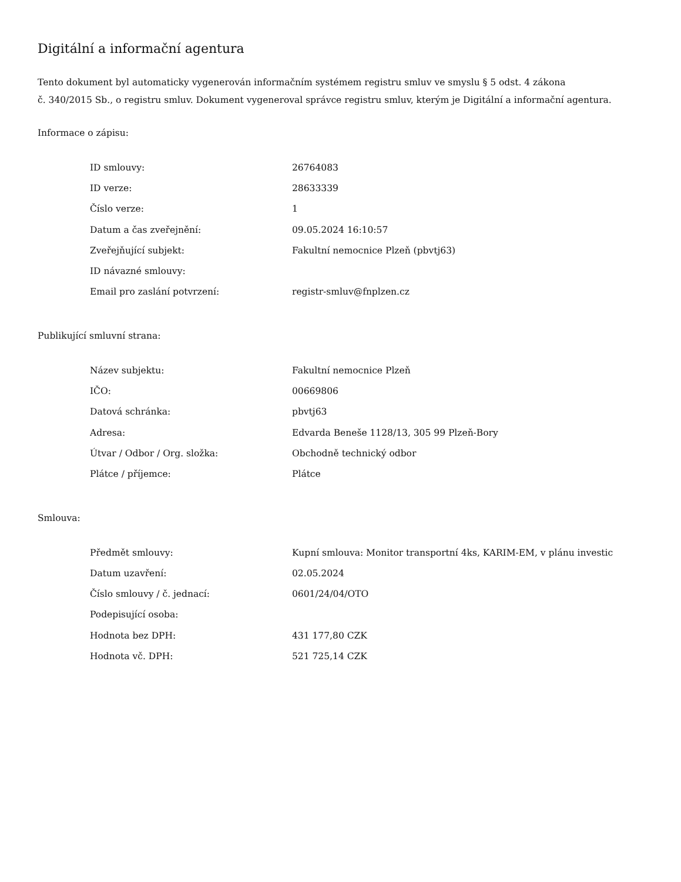Digitální a informační agentura
Tento dokument byl automaticky vygenerován informačním systémem registru smluv ve smyslu § 5 odst. 4 zákona
č. 340/2015 Sb., o registru smluv. Dokument vygeneroval správce registru smluv, kterým je Digitální a informační agentura.
Informace o zápisu:
| ID smlouvy: | 26764083 |
| ID verze: | 28633339 |
| Číslo verze: | 1 |
| Datum a čas zveřejnění: | 09.05.2024 16:10:57 |
| Zveřejňující subjekt: | Fakultní nemocnice Plzeň (pbvtj63) |
| ID návazné smlouvy: | |
| Email pro zaslání potvrzení: | registr-smluv@fnplzen.cz |
Publikující smluvní strana:
| Název subjektu: | Fakultní nemocnice Plzeň |
| IČO: | 00669806 |
| Datová schránka: | pbvtj63 |
| Adresa: | Edvarda Beneše 1128/13, 305 99 Plzeň-Bory |
| Útvar / Odbor / Org. složka: | Obchodně technický odbor |
| Plátce / příjemce: | Plátce |
Smlouva:
| Předmět smlouvy: | Kupní smlouva: Monitor transportní 4ks, KARIM-EM, v plánu investic |
| Datum uzavření: | 02.05.2024 |
| Číslo smlouvy / č. jednací: | 0601/24/04/OTO |
| Podepisující osoba: | |
| Hodnota bez DPH: | 431 177,80 CZK |
| Hodnota vč. DPH: | 521 725,14 CZK |